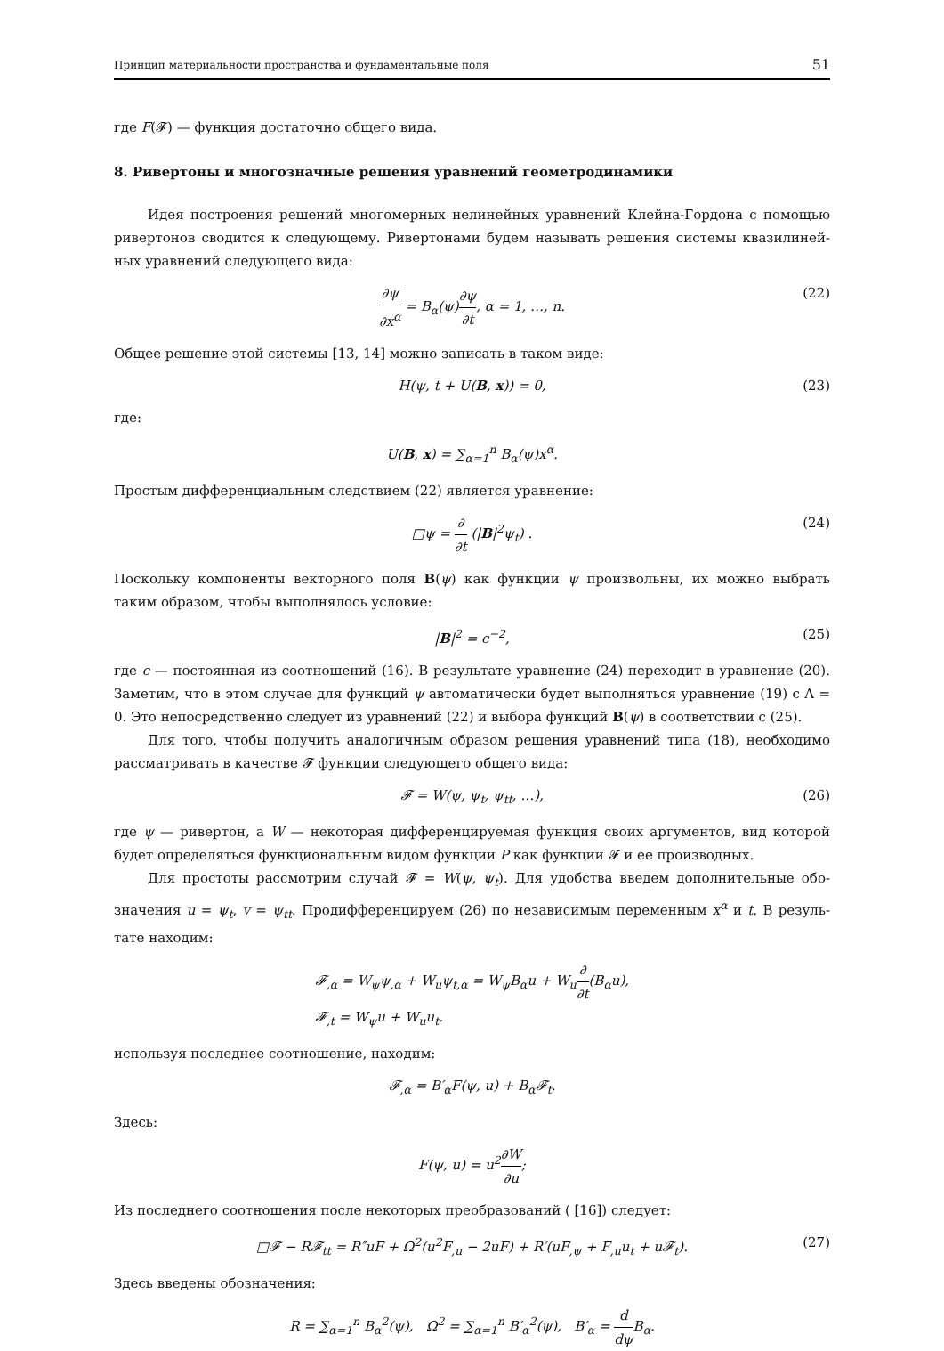Принцип материальности пространства и фундаментальные поля 51
где F(𝓕) — функция достаточно общего вида.
8. Ривертоны и многозначные решения уравнений геометродинамики
Идея построения решений многомерных нелинейных уравнений Клейна-Гордона с помощью ривертонов сводится к следующему. Ривертонами будем называть решения системы квазилиней­ных уравнений следующего вида:
∂ψ ∂x<sup>α</sup> = B<sub>α</sub>(ψ)∂ψ ∂t, α = 1, …, n. (22)
Общее решение этой системы [13, 14] можно записать в таком виде:
H(ψ, t + U(B, x)) = 0, (23)
где:
U(B, x) = ∑<sub>α=1</sub><sup>n</sup> B<sub>α</sub>(ψ)x<sup>α</sup>.
Простым дифференциальным следствием (22) является уравнение:
□ψ = ∂ ∂t (|B|<sup>2</sup>ψ<sub>t</sub>) . (24)
Поскольку компоненты векторного поля B(ψ) как функции ψ произвольны, их можно выбрать таким образом, чтобы выполнялось условие:
|B|<sup>2</sup> = c<sup>−2</sup>, (25)
где c — постоянная из соотношений (16). В результате уравнение (24) переходит в уравнение (20). Заметим, что в этом случае для функций ψ автоматически будет выполняться уравнение (19) с Λ = 0. Это непосредственно следует из уравнений (22) и выбора функций B(ψ) в соответствии с (25).
Для того, чтобы получить аналогичным образом решения уравнений типа (18), необходимо рассматривать в качестве 𝓕 функции следующего общего вида:
𝓕 = W(ψ, ψ<sub>t</sub>, ψ<sub>tt</sub>, …), (26)
где ψ — ривертон, а W — некоторая дифференцируемая функция своих аргументов, вид которой будет определяться функциональным видом функции P как функции 𝓕 и ее производных.
Для простоты рассмотрим случай 𝓕 = W(ψ, ψ<sub>t</sub>). Для удобства введем дополнительные обо­значения u = ψ<sub>t</sub>, v = ψ<sub>tt</sub>. Продифференцируем (26) по независимым переменным x<sup>α</sup> и t. В резуль­тате находим:
𝓕<sub>,α</sub> = W<sub>ψ</sub>ψ<sub>,α</sub> + W<sub>u</sub>ψ<sub>t,α</sub> = W<sub>ψ</sub>B<sub>α</sub>u + W<sub>u</sub>∂ ∂t(B<sub>α</sub>u),
𝓕<sub>,t</sub> = W<sub>ψ</sub>u + W<sub>u</sub>u<sub>t</sub>.
используя последнее соотношение, находим:
𝓕<sub>,α</sub> = B′<sub>α</sub>F(ψ, u) + B<sub>α</sub>𝓕<sub>t</sub>.
Здесь:
F(ψ, u) = u<sup>2</sup>∂W ∂u;
Из последнего соотношения после некоторых преобразований ( [16]) следует:
□𝓕 − R𝓕<sub>tt</sub> = R″uF + Ω<sup>2</sup>(u<sup>2</sup>F<sub>,u</sub> − 2uF) + R′(uF<sub>,ψ</sub> + F<sub>,u</sub>u<sub>t</sub> + u𝓕<sub>t</sub>). (27)
Здесь введены обозначения:
R = ∑<sub>α=1</sub><sup>n</sup> B<sub>α</sub><sup>2</sup>(ψ), Ω<sup>2</sup> = ∑<sub>α=1</sub><sup>n</sup> B′<sub>α</sub><sup>2</sup>(ψ), B′<sub>α</sub> = d dψ B<sub>α</sub>.